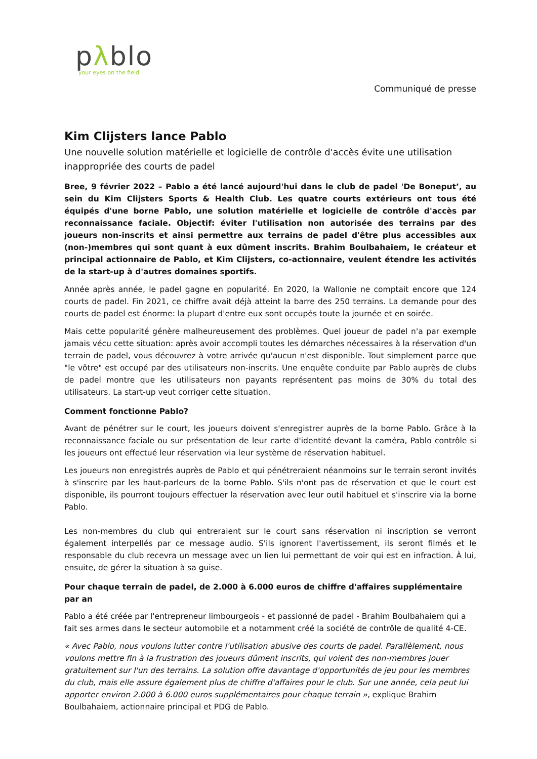pλblo
your eyes on the field
Communiqué de presse
Kim Clijsters lance Pablo
Une nouvelle solution matérielle et logicielle de contrôle d'accès évite une utilisation inappropriée des courts de padel
Bree, 9 février 2022 – Pablo a été lancé aujourd'hui dans le club de padel 'De Boneput’, au sein du Kim Clijsters Sports & Health Club. Les quatre courts extérieurs ont tous été équipés d'une borne Pablo, une solution matérielle et logicielle de contrôle d'accès par reconnaissance faciale. Objectif: éviter l'utilisation non autorisée des terrains par des joueurs non-inscrits et ainsi permettre aux terrains de padel d'être plus accessibles aux (non-)membres qui sont quant à eux dûment inscrits. Brahim Boulbahaiem, le créateur et principal actionnaire de Pablo, et Kim Clijsters, co-actionnaire, veulent étendre les activités de la start-up à d'autres domaines sportifs.
Année après année, le padel gagne en popularité. En 2020, la Wallonie ne comptait encore que 124 courts de padel. Fin 2021, ce chiffre avait déjà atteint la barre des 250 terrains. La demande pour des courts de padel est énorme: la plupart d'entre eux sont occupés toute la journée et en soirée.
Mais cette popularité génère malheureusement des problèmes. Quel joueur de padel n'a par exemple jamais vécu cette situation: après avoir accompli toutes les démarches nécessaires à la réservation d'un terrain de padel, vous découvrez à votre arrivée qu'aucun n'est disponible. Tout simplement parce que "le vôtre" est occupé par des utilisateurs non-inscrits. Une enquête conduite par Pablo auprès de clubs de padel montre que les utilisateurs non payants représentent pas moins de 30% du total des utilisateurs. La start-up veut corriger cette situation.
Comment fonctionne Pablo?
Avant de pénétrer sur le court, les joueurs doivent s'enregistrer auprès de la borne Pablo. Grâce à la reconnaissance faciale ou sur présentation de leur carte d'identité devant la caméra, Pablo contrôle si les joueurs ont effectué leur réservation via leur système de réservation habituel.
Les joueurs non enregistrés auprès de Pablo et qui pénétreraient néanmoins sur le terrain seront invités à s'inscrire par les haut-parleurs de la borne Pablo. S'ils n'ont pas de réservation et que le court est disponible, ils pourront toujours effectuer la réservation avec leur outil habituel et s'inscrire via la borne Pablo.
Les non-membres du club qui entreraient sur le court sans réservation ni inscription se verront également interpellés par ce message audio. S'ils ignorent l'avertissement, ils seront filmés et le responsable du club recevra un message avec un lien lui permettant de voir qui est en infraction. À lui, ensuite, de gérer la situation à sa guise.
Pour chaque terrain de padel, de 2.000 à 6.000 euros de chiffre d'affaires supplémentaire par an
Pablo a été créée par l'entrepreneur limbourgeois - et passionné de padel - Brahim Boulbahaiem qui a fait ses armes dans le secteur automobile et a notamment créé la société de contrôle de qualité 4-CE.
« Avec Pablo, nous voulons lutter contre l'utilisation abusive des courts de padel. Parallèlement, nous voulons mettre fin à la frustration des joueurs dûment inscrits, qui voient des non-membres jouer gratuitement sur l'un des terrains. La solution offre davantage d'opportunités de jeu pour les membres du club, mais elle assure également plus de chiffre d'affaires pour le club. Sur une année, cela peut lui apporter environ 2.000 à 6.000 euros supplémentaires pour chaque terrain », explique Brahim Boulbahaiem, actionnaire principal et PDG de Pablo.